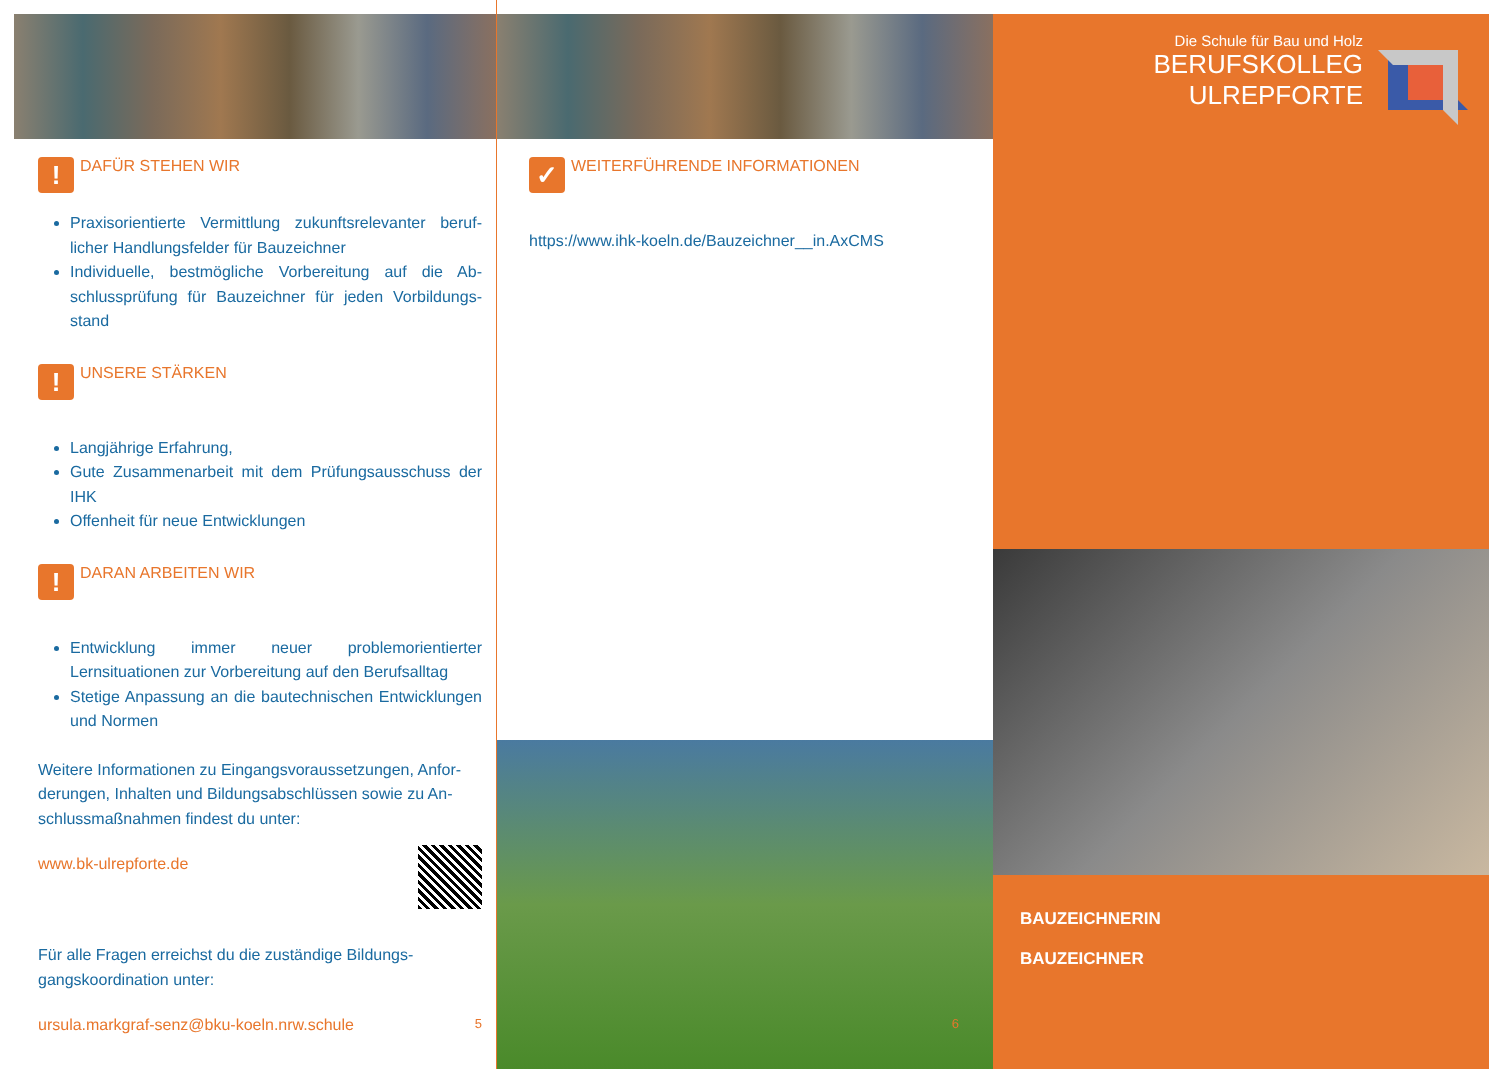! DAFÜR STEHEN WIR
Praxisorientierte Vermittlung zukunftsrelevanter beruf­licher Handlungsfelder für Bauzeichner
Individuelle, bestmögliche Vorbereitung auf die Ab­schlussprüfung für Bauzeichner für jeden Vorbildungs­stand
! UNSERE STÄRKEN
Langjährige Erfahrung,
Gute Zusammenarbeit mit dem Prüfungsausschuss der IHK
Offenheit für neue Entwicklungen
! DARAN ARBEITEN WIR
Entwicklung immer neuer problemorientierter Lernsituationen zur Vorbereitung auf den Berufsalltag
Stetige Anpassung an die bautechnischen Entwicklungen und Normen
Weitere Informationen zu Eingangsvoraussetzungen, Anfor­derungen, Inhalten und Bildungsabschlüssen sowie zu An­schlussmaßnahmen findest du unter:
www.bk-ulrepforte.de
Für alle Fragen erreichst du die zuständige Bildungs­gangskoordination unter:
ursula.markgraf-senz@bku-koeln.nrw.schule 5
✓ WEITERFÜHRENDE INFORMATIONEN
https://www.ihk-koeln.de/Bauzeichner__in.AxCMS
6
Die Schule für Bau und Holz
BERUFSKOLLEG
ULREPFORTE
BAUZEICHNERIN
BAUZEICHNER